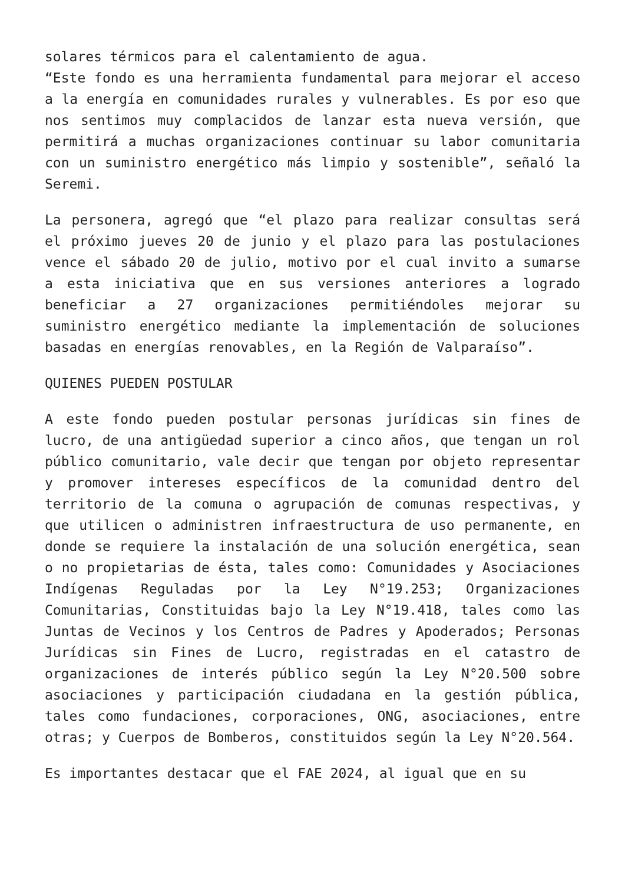solares térmicos para el calentamiento de agua.
“Este fondo es una herramienta fundamental para mejorar el acceso a la energía en comunidades rurales y vulnerables. Es por eso que nos sentimos muy complacidos de lanzar esta nueva versión, que permitirá a muchas organizaciones continuar su labor comunitaria con un suministro energético más limpio y sostenible”, señaló la Seremi.
La personera, agregó que “el plazo para realizar consultas será el próximo jueves 20 de junio y el plazo para las postulaciones vence el sábado 20 de julio, motivo por el cual invito a sumarse a esta iniciativa que en sus versiones anteriores a logrado beneficiar a 27 organizaciones permitiéndoles mejorar su suministro energético mediante la implementación de soluciones basadas en energías renovables, en la Región de Valparaíso”.
QUIENES PUEDEN POSTULAR
A este fondo pueden postular personas jurídicas sin fines de lucro, de una antigüedad superior a cinco años, que tengan un rol público comunitario, vale decir que tengan por objeto representar y promover intereses específicos de la comunidad dentro del territorio de la comuna o agrupación de comunas respectivas, y que utilicen o administren infraestructura de uso permanente, en donde se requiere la instalación de una solución energética, sean o no propietarias de ésta, tales como: Comunidades y Asociaciones Indígenas Reguladas por la Ley N°19.253; Organizaciones Comunitarias, Constituidas bajo la Ley N°19.418, tales como las Juntas de Vecinos y los Centros de Padres y Apoderados; Personas Jurídicas sin Fines de Lucro, registradas en el catastro de organizaciones de interés público según la Ley N°20.500 sobre asociaciones y participación ciudadana en la gestión pública, tales como fundaciones, corporaciones, ONG, asociaciones, entre otras; y Cuerpos de Bomberos, constituidos según la Ley N°20.564.
Es importantes destacar que el FAE 2024, al igual que en su